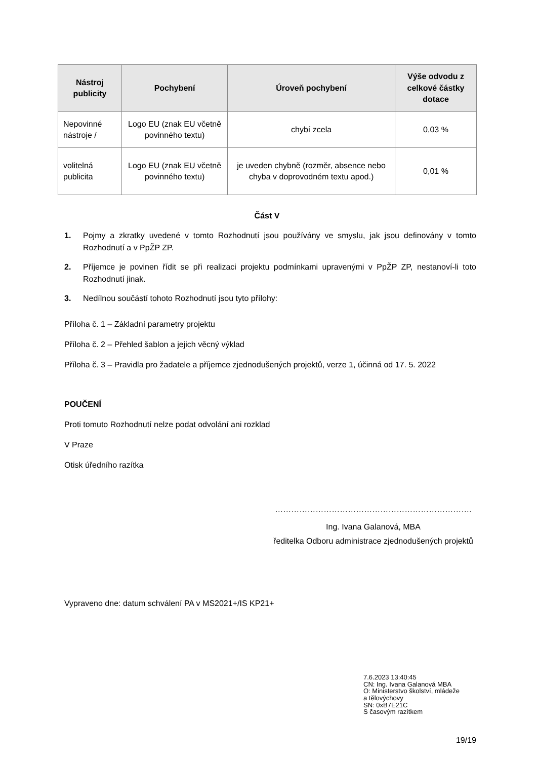| Nástroj publicity | Pochybení | Úroveň pochybení | Výše odvodu z celkové částky dotace |
| --- | --- | --- | --- |
| Nepovinné nástroje / | Logo EU (znak EU včetně povinného textu) | chybí zcela | 0,03 % |
| volitelná publicita | Logo EU (znak EU včetně povinného textu) | je uveden chybně (rozměr, absence nebo chyba v doprovodném textu apod.) | 0,01 % |
Část V
1. Pojmy a zkratky uvedené v tomto Rozhodnutí jsou používány ve smyslu, jak jsou definovány v tomto Rozhodnutí a v PpŽP ZP.
2. Příjemce je povinen řídit se při realizaci projektu podmínkami upravenými v PpŽP ZP, nestanoví-li toto Rozhodnutí jinak.
3. Nedílnou součástí tohoto Rozhodnutí jsou tyto přílohy:
Příloha č. 1 – Základní parametry projektu
Příloha č. 2 – Přehled šablon a jejich věcný výklad
Příloha č. 3 – Pravidla pro žadatele a příjemce zjednodušených projektů, verze 1, účinná od 17. 5. 2022
POUČENÍ
Proti tomuto Rozhodnutí nelze podat odvolání ani rozklad
V Praze
Otisk úředního razítka
……………………………………………………………….
Ing. Ivana Galanová, MBA
ředitelka Odboru administrace zjednodušených projektů
Vypraveno dne: datum schválení PA v MS2021+/IS KP21+
7.6.2023 13:40:45
CN: Ing. Ivana Galanová MBA
O: Ministerstvo školství, mládeže
a tělovýchovy
SN: 0xB7E21C
S časovým razítkem
19/19